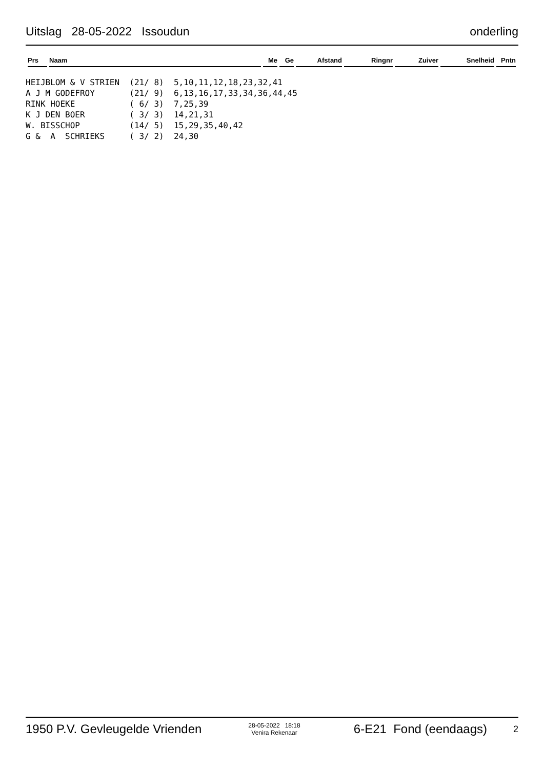Uitslag 28-05-2022 Issoudun onderling
| Prs | Naam | Me | Ge | Afstand | Ringnr | Zuiver | Snelheid | Pntn |
| --- | --- | --- | --- | --- | --- | --- | --- | --- |
HEIJBLOM & V STRIEN  (21/ 8)  5,10,11,12,18,23,32,41
A J M GODEFROY       (21/ 9)  6,13,16,17,33,34,36,44,45
RINK HOEKE           ( 6/ 3)  7,25,39
K J DEN BOER         ( 3/ 3)  14,21,31
W. BISSCHOP          (14/ 5)  15,29,35,40,42
G &  A  SCHRIEKS     ( 3/ 2)  24,30
1950 P.V. Gevleugelde Vrienden 28-05-2022 18:18
Venira Rekenaar 6-E21 Fond (eendaags) 2